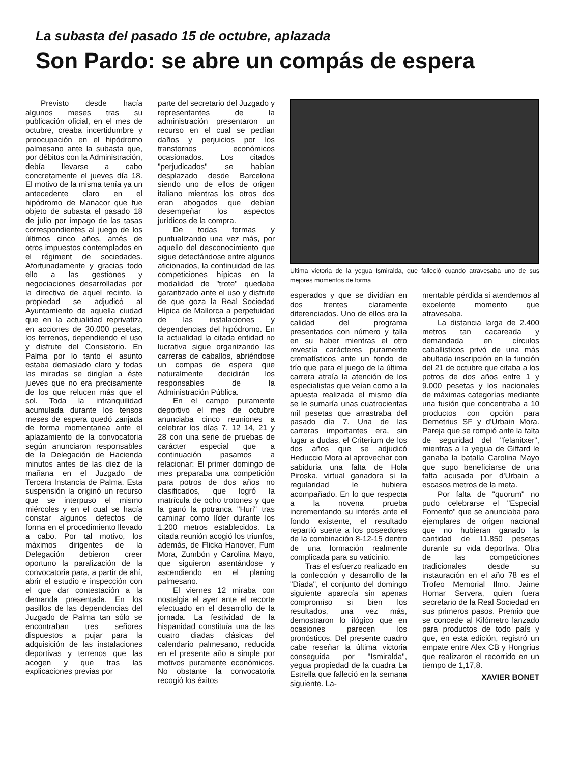La subasta del pasado 15 de octubre, aplazada
Son Pardo: se abre un compás de espera
Previsto desde hacía algunos meses tras su publicación oficial, en el mes de octubre, creaba incertidumbre y preocupación en el hipódromo palmesano ante la subasta que, por débitos con la Administración, debía llevarse a cabo concretamente el jueves día 18. El motivo de la misma tenía ya un antecedente claro en el hipódromo de Manacor que fue objeto de subasta el pasado 18 de julio por impago de las tasas correspondientes al juego de los últimos cinco años, amés de otros impuestos contemplados en el régiment de sociedades. Afortunadamente y gracias todo ello a las gestiones y negociaciones desarrolladas por la directiva de aquel recinto, la propiedad se adjudicó al Ayuntamiento de aquella ciudad que en la actualidad reprivatiza en acciones de 30.000 pesetas, los terrenos, dependiendo el uso y disfrute del Consistorio. En Palma por lo tanto el asunto estaba demasiado claro y todas las miradas se dirigían a éste jueves que no era precisamente de los que relucen más que el sol. Toda la intranquilidad acumulada durante los tensos meses de espera quedó zanjada de forma momentanea ante el aplazamiento de la convocatoria según anunciaron responsables de la Delegación de Hacienda minutos antes de las diez de la mañana en el Juzgado de Tercera Instancia de Palma. Esta suspensión la originó un recurso que se interpuso el mismo miércoles y en el cual se hacía constar algunos defectos de forma en el procedimiento llevado a cabo. Por tal motivo, los máximos dirigentes de la Delegación debieron creer oportuno la paralización de la convocatoria para, a partir de ahí, abrir el estudio e inspección con el que dar contestación a la demanda presentada. En los pasillos de las dependencias del Juzgado de Palma tan sólo se encontraban tres señores dispuestos a pujar para la adquisición de las instalaciones deportivas y terrenos que las acogen y que tras las explicaciones previas por
parte del secretario del Juzgado y representantes de la administración presentaron un recurso en el cual se pedían daños y perjuicios por los transtornos económicos ocasionados. Los citados "perjudicados" se habían desplazado desde Barcelona siendo uno de ellos de origen italiano mientras los otros dos eran abogados que debían desempeñar los aspectos jurídicos de la compra.
De todas formas y puntualizando una vez más, por aquello del desconocimiento que sigue detectándose entre algunos aficionados, la continuidad de las competiciones hípicas en la modalidad de "trote" quedaba garantizado ante el uso y disfrute de que goza la Real Sociedad Hípica de Mallorca a perpetuidad de las instalaciones y dependencias del hipódromo. En la actualidad la citada entidad no lucrativa sigue organizando las carreras de caballos, abriéndose un compas de espera que naturalmente decidirán los responsables de la Administración Pública.
En el campo puramente deportivo el mes de octubre anunciaba cinco reuniones a celebrar los días 7, 12 14, 21 y 28 con una serie de pruebas de carácter especial que a continuación pasamos a relacionar: El primer domingo de mes preparaba una competición para potros de dos años no clasificados, que logró la matrícula de ocho trotones y que la ganó la potranca "Huri" tras caminar como líder durante los 1.200 metros establecidos. La citada reunión acogió los triunfos, además, de Flicka Hanover, Fum Mora, Zumbón y Carolina Mayo, que siguieron asentándose y ascendiendo en el planing palmesano.
El viernes 12 miraba con nostalgia el ayer ante el recorte efectuado en el desarrollo de la jornada. La festividad de la hispanidad constituía una de las cuatro diadas clásicas del calendario palmesano, reducida en el presente año a simple por motivos puramente económicos. No obstante la convocatoria recogió los éxitos
Ultima victoria de la yegua Ismiralda, que falleció cuando atravesaba uno de sus mejores momentos de forma
esperados y que se dividían en dos frentes claramente diferenciados. Uno de ellos era la calidad del programa presentados con número y talla en su haber mientras el otro revestía carácteres puramente crematísticos ante un fondo de trío que para el juego de la última carrera atraía la atención de los especialistas que veían como a la apuesta realizada el mismo día se le sumaría unas cuatrocientas mil pesetas que arrastraba del pasado día 7. Una de las carreras importantes era, sin lugar a dudas, el Criterium de los dos años que se adjudicó Heduccio Mora al aprovechar con sabiduria una falta de Hola Piroska, virtual ganadora si la regularidad le hubiera acompañado. En lo que respecta a la novena prueba incrementando su interés ante el fondo existente, el resultado repartió suerte a los poseedores de la combinación 8-12-15 dentro de una formación realmente complicada para su vaticinio.
Tras el esfuerzo realizado en la confección y desarrollo de la "Diada", el conjunto del domingo siguiente aparecía sin apenas compromiso si bien los resultados, una vez más, demostraron lo ilógico que en ocasiones parecen los pronósticos. Del presente cuadro cabe reseñar la última victoria conseguida por "Ismiralda", yegua propiedad de la cuadra La Estrella que falleció en la semana siguiente. La-
mentable pérdida si atendemos al excelente momento que atravesaba.
La distancia larga de 2.400 metros tan cacareada y demandada en círculos caballisticos privó de una más abultada inscripción en la función del 21 de octubre que citaba a los potros de dos años entre 1 y 9.000 pesetas y los nacionales de máximas categorías mediante una fusión que concentraba a 10 productos con opción para Demetrius SF y d'Urbain Mora. Pareja que se rompió ante la falta de seguridad del "felanitxer", mientras a la yegua de Giffard le ganaba la batalla Carolina Mayo que supo beneficiarse de una falta acusada por d'Urbain a escasos metros de la meta.
Por falta de "quorum" no pudo celebrarse el "Especial Fomento" que se anunciaba para ejemplares de origen nacional que no hubieran ganado la cantidad de 11.850 pesetas durante su vida deportiva. Otra de las competiciones tradicionales desde su instauración en el año 78 es el Trofeo Memorial Ilmo. Jaime Homar Servera, quien fuera secretario de la Real Sociedad en sus primeros pasos. Premio que se concede al Kilómetro lanzado para productos de todo país y que, en esta edición, registró un empate entre Alex CB y Hongrius que realizaron el recorrido en un tiempo de 1,17,8.
XAVIER BONET